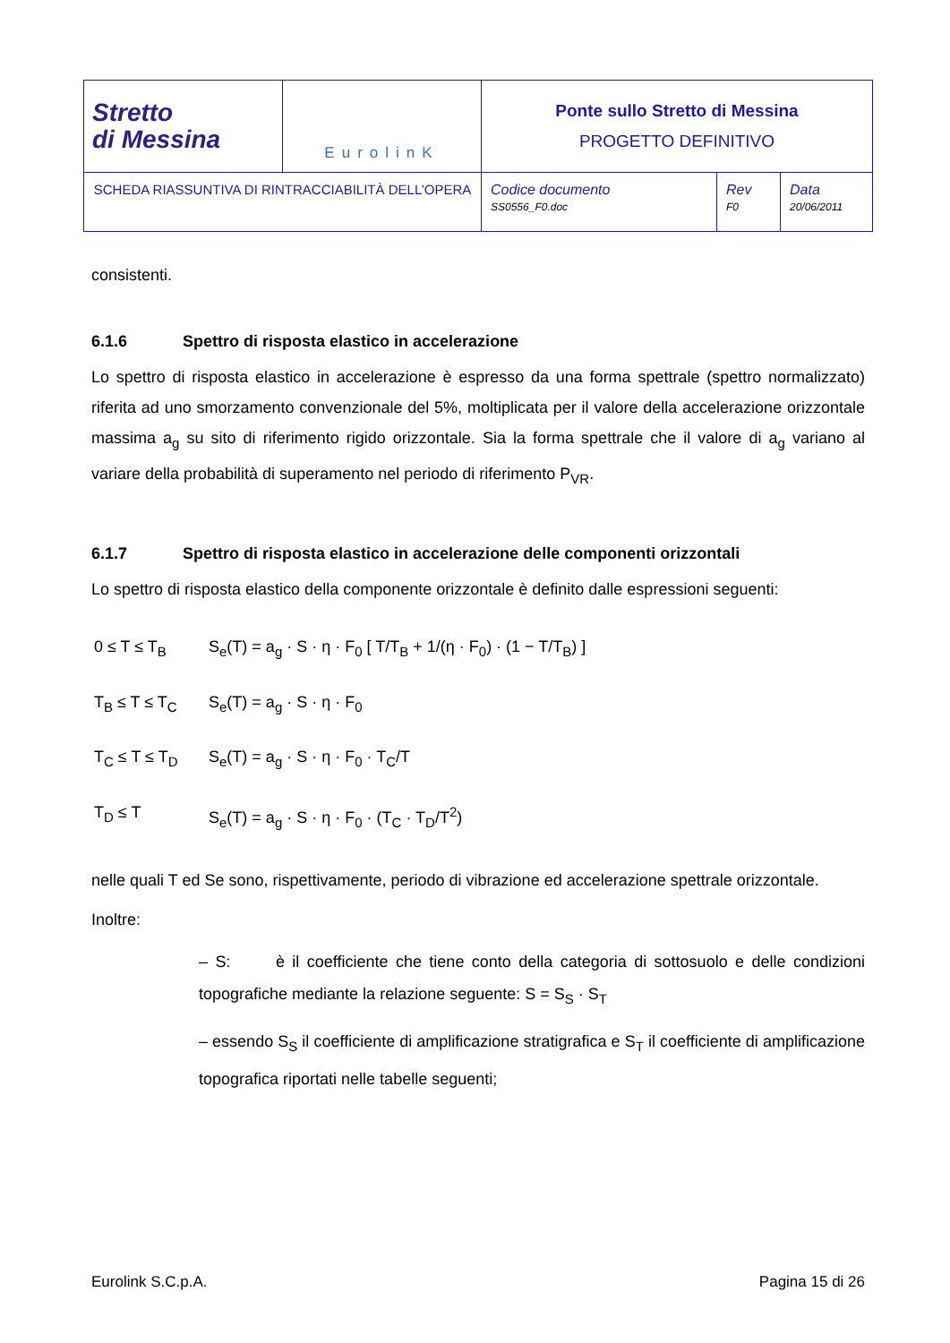| Stretto di Messina | EurolinK | Ponte sullo Stretto di Messina PROGETTO DEFINITIVO | | |
| SCHEDA RIASSUNTIVA DI RINTRACCIABILITÀ DELL’OPERA | | Codice documento SS0556_F0.doc | Rev F0 | Data 20/06/2011 |
consistenti.
6.1.6 Spettro di risposta elastico in accelerazione
Lo spettro di risposta elastico in accelerazione è espresso da una forma spettrale (spettro normalizzato) riferita ad uno smorzamento convenzionale del 5%, moltiplicata per il valore della accelerazione orizzontale massima a<sub>g</sub> su sito di riferimento rigido orizzontale. Sia la forma spettrale che il valore di a<sub>g</sub> variano al variare della probabilità di superamento nel periodo di riferimento P<sub>VR</sub>.
6.1.7 Spettro di risposta elastico in accelerazione delle componenti orizzontali
Lo spettro di risposta elastico della componente orizzontale è definito dalle espressioni seguenti:
0 ≤ T ≤ T<sub>B</sub> S<sub>e</sub>(T) = a<sub>g</sub> · S · η · F<sub>0</sub> [ T/T<sub>B</sub> + 1/(η · F<sub>0</sub>) · (1 − T/T<sub>B</sub>) ]
T<sub>B</sub> ≤ T ≤ T<sub>C</sub> S<sub>e</sub>(T) = a<sub>g</sub> · S · η · F<sub>0</sub>
T<sub>C</sub> ≤ T ≤ T<sub>D</sub> S<sub>e</sub>(T) = a<sub>g</sub> · S · η · F<sub>0</sub> · T<sub>C</sub>/T
T<sub>D</sub> ≤ T S<sub>e</sub>(T) = a<sub>g</sub> · S · η · F<sub>0</sub> · (T<sub>C</sub> · T<sub>D</sub>/T<sup>2</sup>)
nelle quali T ed Se sono, rispettivamente, periodo di vibrazione ed accelerazione spettrale orizzontale.
Inoltre:
– S: è il coefficiente che tiene conto della categoria di sottosuolo e delle condizioni topografiche mediante la relazione seguente: S = S<sub>S</sub> · S<sub>T</sub>
– essendo S<sub>S</sub> il coefficiente di amplificazione stratigrafica e S<sub>T</sub> il coefficiente di amplificazione topografica riportati nelle tabelle seguenti;
Eurolink S.C.p.A. Pagina 15 di 26